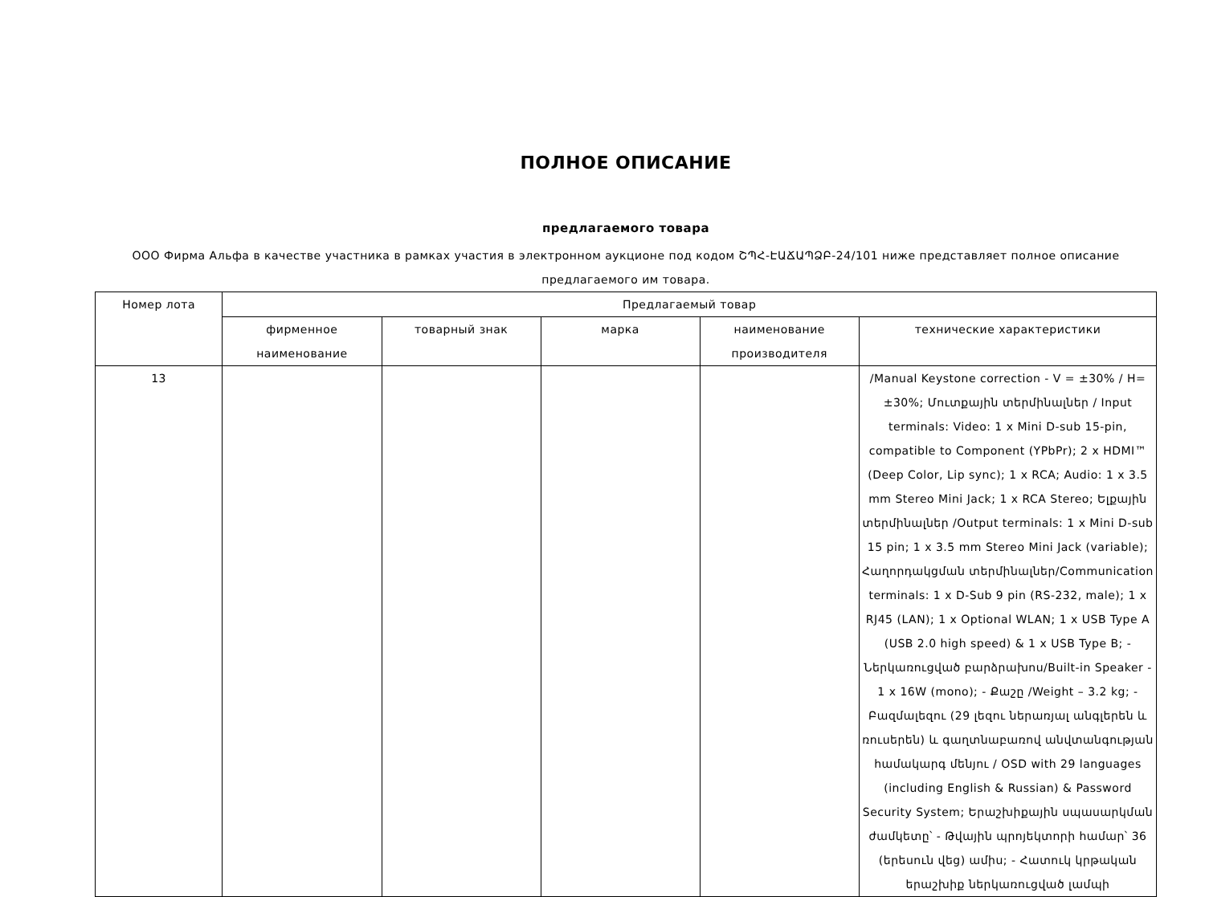ПОЛНОЕ ОПИСАНИЕ
предлагаемого товара
ООО Фирма Альфа в качестве участника в рамках участия в электронном аукционе под кодом ՇՊՀ-ԷԱՃԱՊՁԲ-24/101 ниже представляет полное описание предлагаемого им товара.
| Номер лота | Предлагаемый товар | | | | |
| --- | --- | --- | --- | --- | --- |
| | фирменное наименование | товарный знак | марка | наименование производителя | технические характеристики |
| 13 | | | | | /Manual Keystone correction - V = ±30% / H= ±30%; Մուտքային տերմինալներ / Input terminals: Video: 1 x Mini D-sub 15-pin, compatible to Component (YPbPr); 2 x HDMI™ (Deep Color, Lip sync); 1 x RCA; Audio: 1 x 3.5 mm Stereo Mini Jack; 1 x RCA Stereo; Ելքային տերմինալներ /Output terminals: 1 x Mini D-sub 15 pin; 1 x 3.5 mm Stereo Mini Jack (variable); Հաղորդակցման տերմինալներ/Communication terminals: 1 x D-Sub 9 pin (RS-232, male); 1 x RJ45 (LAN); 1 x Optional WLAN; 1 x USB Type A (USB 2.0 high speed) & 1 x USB Type B; - Ներկառուցված բարձրախոս/Built-in Speaker - 1 x 16W (mono); - Քաշը /Weight – 3.2 kg; - Բազմալեզու (29 լեզու ներառյալ անգլերեն և ռուսերեն) և գաղտնաբառով անվտանգության համակարգ մենյու / OSD with 29 languages (including English & Russian) & Password Security System; Երաշխիքային սպասարկման ժամկետը՝ - Թվային պրոյեկտորի համար՝ 36 (երեսուն վեց) ամիս; - Հատուկ կրթական երաշխիք ներկառուցված լամպի |